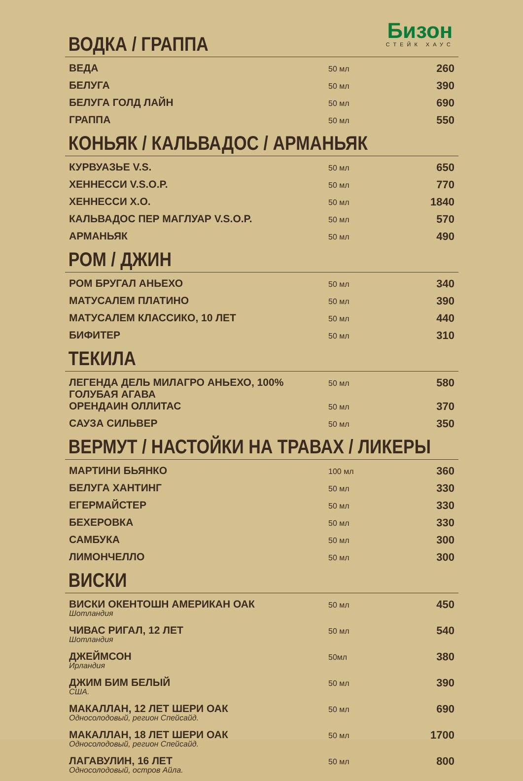Бизон
СТЕЙК ХАУС
ВОДКА / ГРАППА
| ВЕДА | 50 мл | 260 |
| БЕЛУГА | 50 мл | 390 |
| БЕЛУГА ГОЛД ЛАЙН | 50 мл | 690 |
| ГРАППА | 50 мл | 550 |
КОНЬЯК / КАЛЬВАДОС / АРМАНЬЯК
| КУРВУАЗЬЕ V.S. | 50 мл | 650 |
| ХЕННЕССИ V.S.O.P. | 50 мл | 770 |
| ХЕННЕССИ X.O. | 50 мл | 1840 |
| КАЛЬВАДОС ПЕР МАГЛУАР V.S.O.P. | 50 мл | 570 |
| АРМАНЬЯК | 50 мл | 490 |
РОМ / ДЖИН
| РОМ БРУГАЛ АНЬЕХО | 50 мл | 340 |
| МАТУСАЛЕМ ПЛАТИНО | 50 мл | 390 |
| МАТУСАЛЕМ КЛАССИКО, 10 ЛЕТ | 50 мл | 440 |
| БИФИТЕР | 50 мл | 310 |
ТЕКИЛА
| ЛЕГЕНДА ДЕЛЬ МИЛАГРО АНЬЕХО, 100% ГОЛУБАЯ АГАВА | 50 мл | 580 |
| ОРЕНДАИН ОЛЛИТАС | 50 мл | 370 |
| САУЗА СИЛЬВЕР | 50 мл | 350 |
ВЕРМУТ / НАСТОЙКИ НА ТРАВАХ / ЛИКЕРЫ
| МАРТИНИ БЬЯНКО | 100 мл | 360 |
| БЕЛУГА ХАНТИНГ | 50 мл | 330 |
| ЕГЕРМАЙСТЕР | 50 мл | 330 |
| БЕХЕРОВКА | 50 мл | 330 |
| САМБУКА | 50 мл | 300 |
| ЛИМОНЧЕЛЛО | 50 мл | 300 |
ВИСКИ
| ВИСКИ ОКЕНТОШН АМЕРИКАН ОАК Шотландия | 50 мл | 450 |
| ЧИВАС РИГАЛ, 12 ЛЕТ Шотландия | 50 мл | 540 |
| ДЖЕЙМСОН Ирландия | 50мл | 380 |
| ДЖИМ БИМ БЕЛЫЙ США. | 50 мл | 390 |
| МАКАЛЛАН, 12 ЛЕТ ШЕРИ ОАК Односолодовый, регион Спейсайд. | 50 мл | 690 |
| МАКАЛЛАН, 18 ЛЕТ ШЕРИ ОАК Односолодовый, регион Спейсайд. | 50 мл | 1700 |
| ЛАГАВУЛИН, 16 ЛЕТ Односолодовый, остров Айла. | 50 мл | 800 |